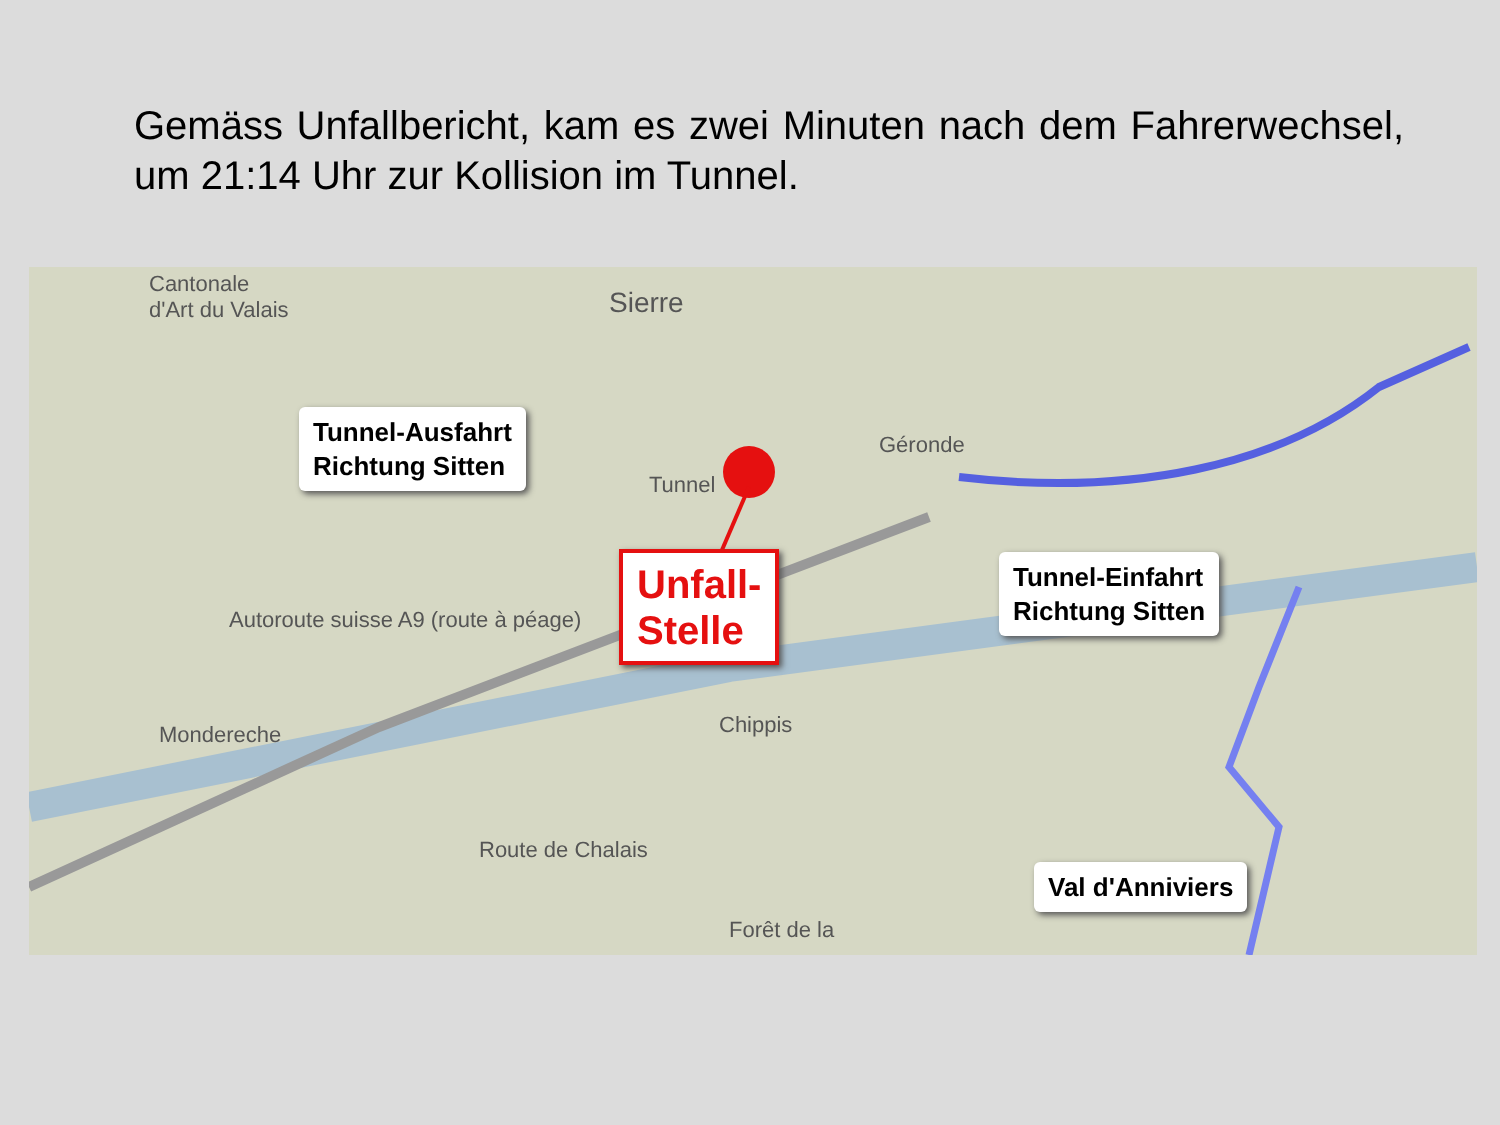Gemäss Unfallbericht, kam es zwei Minuten nach dem Fahrerwechsel, um 21:14 Uhr zur Kollision im Tunnel.
Cantonale
d'Art du Valais
Sierre
Géronde
Tunnel
Autoroute suisse A9 (route à péage)
Mondereche Chippis
Route de Chalais
Forêt de la
Tunnel-Ausfahrt
Richtung Sitten
Unfall-
Stelle
Tunnel-Einfahrt
Richtung Sitten
Val d'Anniviers